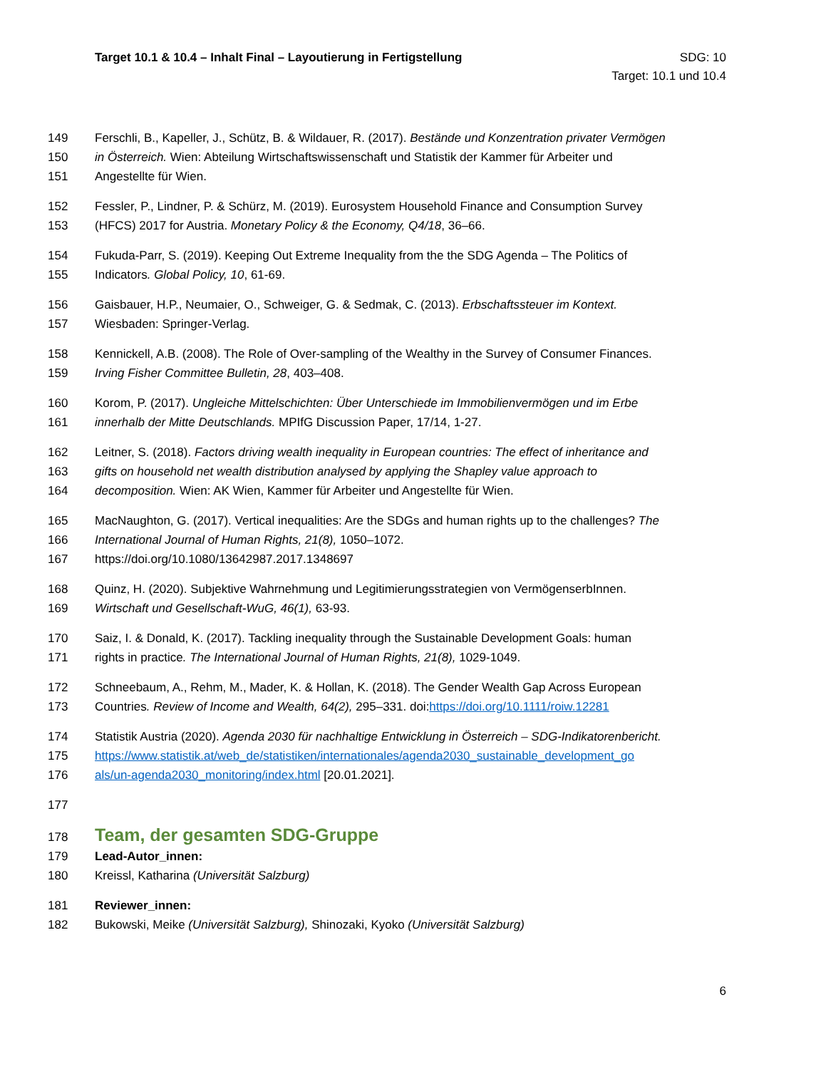Target 10.1 & 10.4 – Inhalt Final – Layoutierung in Fertigstellung
SDG: 10
Target: 10.1 und 10.4
149 Ferschli, B., Kapeller, J., Schütz, B. & Wildauer, R. (2017). Bestände und Konzentration privater Vermögen
150 in Österreich. Wien: Abteilung Wirtschaftswissenschaft und Statistik der Kammer für Arbeiter und
151 Angestellte für Wien.
152 Fessler, P., Lindner, P. & Schürz, M. (2019). Eurosystem Household Finance and Consumption Survey
153 (HFCS) 2017 for Austria. Monetary Policy & the Economy, Q4/18, 36–66.
154 Fukuda-Parr, S. (2019). Keeping Out Extreme Inequality from the the SDG Agenda – The Politics of
155 Indicators. Global Policy, 10, 61-69.
156 Gaisbauer, H.P., Neumaier, O., Schweiger, G. & Sedmak, C. (2013). Erbschaftssteuer im Kontext.
157 Wiesbaden: Springer-Verlag.
158 Kennickell, A.B. (2008). The Role of Over-sampling of the Wealthy in the Survey of Consumer Finances.
159 Irving Fisher Committee Bulletin, 28, 403–408.
160 Korom, P. (2017). Ungleiche Mittelschichten: Über Unterschiede im Immobilienvermögen und im Erbe
161 innerhalb der Mitte Deutschlands. MPIfG Discussion Paper, 17/14, 1-27.
162 Leitner, S. (2018). Factors driving wealth inequality in European countries: The effect of inheritance and
163 gifts on household net wealth distribution analysed by applying the Shapley value approach to
164 decomposition. Wien: AK Wien, Kammer für Arbeiter und Angestellte für Wien.
165 MacNaughton, G. (2017). Vertical inequalities: Are the SDGs and human rights up to the challenges? The
166 International Journal of Human Rights, 21(8), 1050–1072.
167 https://doi.org/10.1080/13642987.2017.1348697
168 Quinz, H. (2020). Subjektive Wahrnehmung und Legitimierungsstrategien von VermögenserbInnen.
169 Wirtschaft und Gesellschaft-WuG, 46(1), 63-93.
170 Saiz, I. & Donald, K. (2017). Tackling inequality through the Sustainable Development Goals: human
171 rights in practice. The International Journal of Human Rights, 21(8), 1029-1049.
172 Schneebaum, A., Rehm, M., Mader, K. & Hollan, K. (2018). The Gender Wealth Gap Across European
173 Countries. Review of Income and Wealth, 64(2), 295–331. doi:https://doi.org/10.1111/roiw.12281
174 Statistik Austria (2020). Agenda 2030 für nachhaltige Entwicklung in Österreich – SDG-Indikatorenbericht.
175 https://www.statistik.at/web_de/statistiken/internationales/agenda2030_sustainable_development_go
176 als/un-agenda2030_monitoring/index.html [20.01.2021].
177
178
Team, der gesamten SDG-Gruppe
179 Lead-Autor_innen:
180 Kreissl, Katharina (Universität Salzburg)
181 Reviewer_innen:
182 Bukowski, Meike (Universität Salzburg), Shinozaki, Kyoko (Universität Salzburg)
6